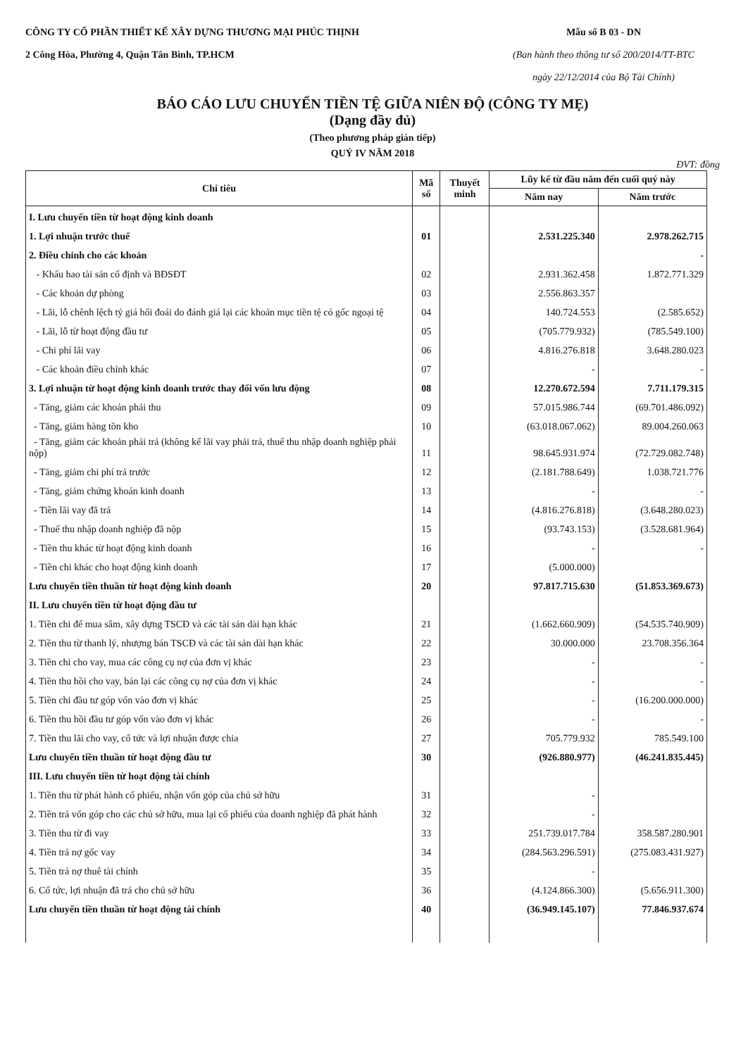CÔNG TY CỔ PHẦN THIẾT KẾ XÂY DỰNG THƯƠNG MẠI PHÚC THỊNH
2 Công Hòa, Phường 4, Quận Tân Bình, TP.HCM
Mẫu số B 03 - DN
(Ban hành theo thông tư số 200/2014/TT-BTC
ngày 22/12/2014 của Bộ Tài Chính)
BÁO CÁO LƯU CHUYỂN TIỀN TỆ GIỮA NIÊN ĐỘ (CÔNG TY MẸ)
(Dạng đầy đủ)
(Theo phương pháp gián tiếp)
QUÝ IV NĂM 2018
ĐVT: đồng
| Chỉ tiêu | Mã số | Thuyết minh | Lũy kế từ đầu năm đến cuối quý này | |
| --- | --- | --- | --- | --- |
| | | | Năm nay | Năm trước |
| I. Lưu chuyển tiền từ hoạt động kinh doanh | | | | |
| 1. Lợi nhuận trước thuế | 01 | | 2.531.225.340 | 2.978.262.715 |
| 2. Điều chỉnh cho các khoản | | | | - |
| - Khấu hao tài sản cố định và BĐSĐT | 02 | | 2.931.362.458 | 1.872.771.329 |
| - Các khoản dự phòng | 03 | | 2.556.863.357 | |
| - Lãi, lỗ chênh lệch tỷ giá hối đoái do đánh giá lại các khoản mục tiền tệ có gốc ngoại tệ | 04 | | 140.724.553 | (2.585.652) |
| - Lãi, lỗ từ hoạt động đầu tư | 05 | | (705.779.932) | (785.549.100) |
| - Chi phí lãi vay | 06 | | 4.816.276.818 | 3.648.280.023 |
| - Các khoản điều chỉnh khác | 07 | | - | - |
| 3. Lợi nhuận từ hoạt động kinh doanh trước thay đổi vốn lưu động | 08 | | 12.270.672.594 | 7.711.179.315 |
| - Tăng, giảm các khoản phải thu | 09 | | 57.015.986.744 | (69.701.486.092) |
| - Tăng, giảm hàng tồn kho | 10 | | (63.018.067.062) | 89.004.260.063 |
| - Tăng, giảm các khoản phải trả (không kể lãi vay phải trả, thuế thu nhập doanh nghiệp phải nộp) | 11 | | 98.645.931.974 | (72.729.082.748) |
| - Tăng, giảm chi phí trả trước | 12 | | (2.181.788.649) | 1.038.721.776 |
| - Tăng, giảm chứng khoán kinh doanh | 13 | | - | - |
| - Tiền lãi vay đã trả | 14 | | (4.816.276.818) | (3.648.280.023) |
| - Thuế thu nhập doanh nghiệp đã nộp | 15 | | (93.743.153) | (3.528.681.964) |
| - Tiền thu khác từ hoạt động kinh doanh | 16 | | - | - |
| - Tiền chi khác cho hoạt động kinh doanh | 17 | | (5.000.000) | |
| Lưu chuyển tiền thuần từ hoạt động kinh doanh | 20 | | 97.817.715.630 | (51.853.369.673) |
| II. Lưu chuyển tiền từ hoạt động đầu tư | | | | |
| 1. Tiền chi để mua sắm, xây dựng TSCĐ và các tài sản dài hạn khác | 21 | | (1.662.660.909) | (54.535.740.909) |
| 2. Tiền thu từ thanh lý, nhượng bán TSCĐ và các tài sản dài hạn khác | 22 | | 30.000.000 | 23.708.356.364 |
| 3. Tiền chi cho vay, mua các công cụ nợ của đơn vị khác | 23 | | - | - |
| 4. Tiền thu hồi cho vay, bán lại các công cụ nợ của đơn vị khác | 24 | | - | - |
| 5. Tiền chi đầu tư góp vốn vào đơn vị khác | 25 | | - | (16.200.000.000) |
| 6. Tiền thu hồi đầu tư góp vốn vào đơn vị khác | 26 | | - | - |
| 7. Tiền thu lãi cho vay, cổ tức và lợi nhuận được chia | 27 | | 705.779.932 | 785.549.100 |
| Lưu chuyển tiền thuần từ hoạt động đầu tư | 30 | | (926.880.977) | (46.241.835.445) |
| III. Lưu chuyển tiền từ hoạt động tài chính | | | | |
| 1. Tiền thu từ phát hành cổ phiếu, nhận vốn góp của chủ sở hữu | 31 | | - | |
| 2. Tiền trả vốn góp cho các chủ sở hữu, mua lại cổ phiếu của doanh nghiệp đã phát hành | 32 | | - | |
| 3. Tiền thu từ đi vay | 33 | | 251.739.017.784 | 358.587.280.901 |
| 4. Tiền trả nợ gốc vay | 34 | | (284.563.296.591) | (275.083.431.927) |
| 5. Tiền trả nợ thuê tài chính | 35 | | - | |
| 6. Cổ tức, lợi nhuận đã trả cho chủ sở hữu | 36 | | (4.124.866.300) | (5.656.911.300) |
| Lưu chuyển tiền thuần từ hoạt động tài chính | 40 | | (36.949.145.107) | 77.846.937.674 |